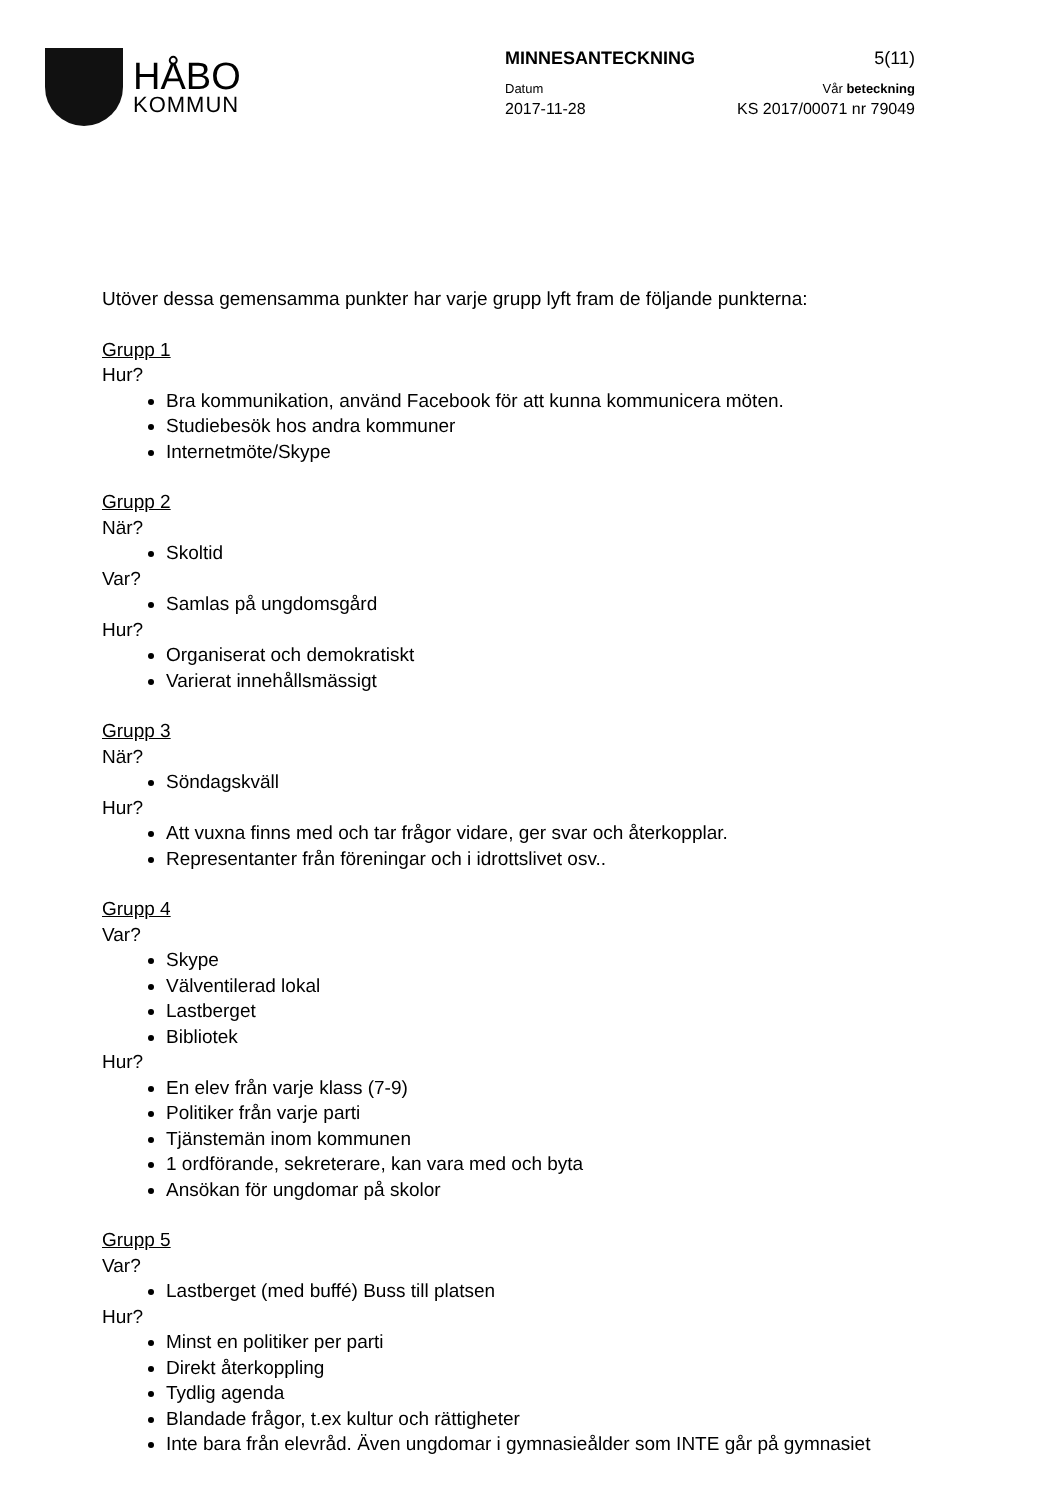HÅBO
KOMMUN
MINNESANTECKNING 5(11)
Datum Vår beteckning
2017-11-28 KS 2017/00071 nr 79049
Utöver dessa gemensamma punkter har varje grupp lyft fram de följande punkterna:
Grupp 1
Hur?
Bra kommunikation, använd Facebook för att kunna kommunicera möten.
Studiebesök hos andra kommuner
Internetmöte/Skype
Grupp 2
När?
Skoltid
Var?
Samlas på ungdomsgård
Hur?
Organiserat och demokratiskt
Varierat innehållsmässigt
Grupp 3
När?
Söndagskväll
Hur?
Att vuxna finns med och tar frågor vidare, ger svar och återkopplar.
Representanter från föreningar och i idrottslivet osv..
Grupp 4
Var?
Skype
Välventilerad lokal
Lastberget
Bibliotek
Hur?
En elev från varje klass (7-9)
Politiker från varje parti
Tjänstemän inom kommunen
1 ordförande, sekreterare, kan vara med och byta
Ansökan för ungdomar på skolor
Grupp 5
Var?
Lastberget (med buffé) Buss till platsen
Hur?
Minst en politiker per parti
Direkt återkoppling
Tydlig agenda
Blandade frågor, t.ex kultur och rättigheter
Inte bara från elevråd. Även ungdomar i gymnasieålder som INTE går på gymnasiet